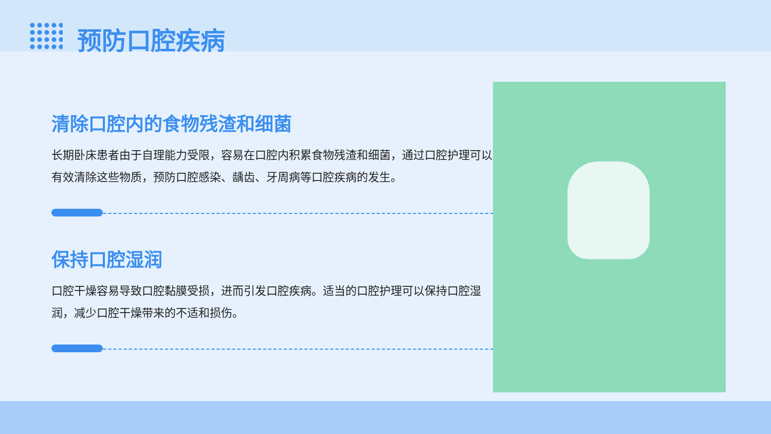预防口腔疾病
清除口腔内的食物残渣和细菌
长期卧床患者由于自理能力受限，容易在口腔内积累食物残渣和细菌，通过口腔护理可以有效清除这些物质，预防口腔感染、龋齿、牙周病等口腔疾病的发生。
保持口腔湿润
口腔干燥容易导致口腔黏膜受损，进而引发口腔疾病。适当的口腔护理可以保持口腔湿润，减少口腔干燥带来的不适和损伤。